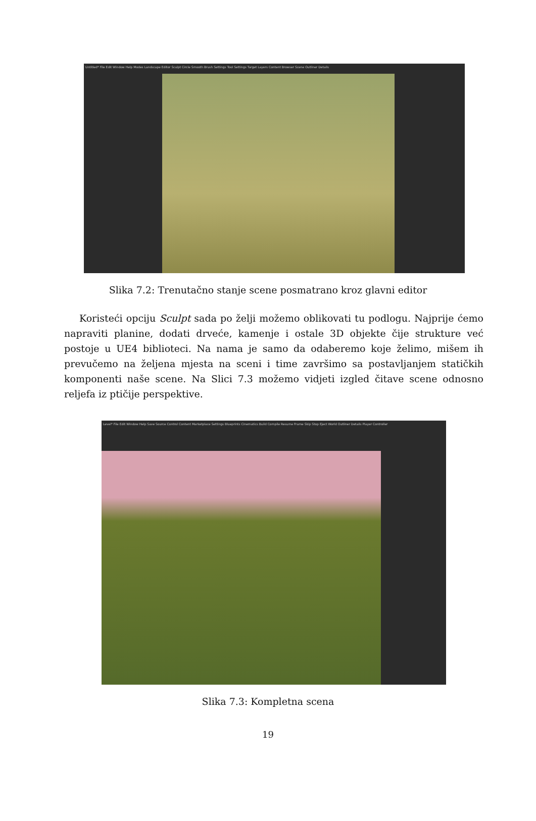Untitled* File Edit Window Help Modes Landscape Editor Sculpt Circle Smooth Brush Settings Tool Settings Target Layers Content Browser Scene Outliner Details
Slika 7.2: Trenutačno stanje scene posmatrano kroz glavni editor
Koristeći opciju Sculpt sada po želji možemo oblikovati tu podlogu. Najprije ćemo napraviti planine, dodati drveće, kamenje i ostale 3D objekte čije strukture već postoje u UE4 biblioteci. Na nama je samo da odaberemo koje želimo, mišem ih prevučemo na željena mjesta na sceni i time završimo sa postavljanjem statičkih komponenti naše scene. Na Slici 7.3 možemo vidjeti izgled čitave scene odnosno reljefa iz ptičije perspektive.
Level* File Edit Window Help Save Source Control Content Marketplace Settings Blueprints Cinematics Build Compile Resume Frame Skip Stop Eject World Outliner Details Player Controller
Slika 7.3: Kompletna scena
19